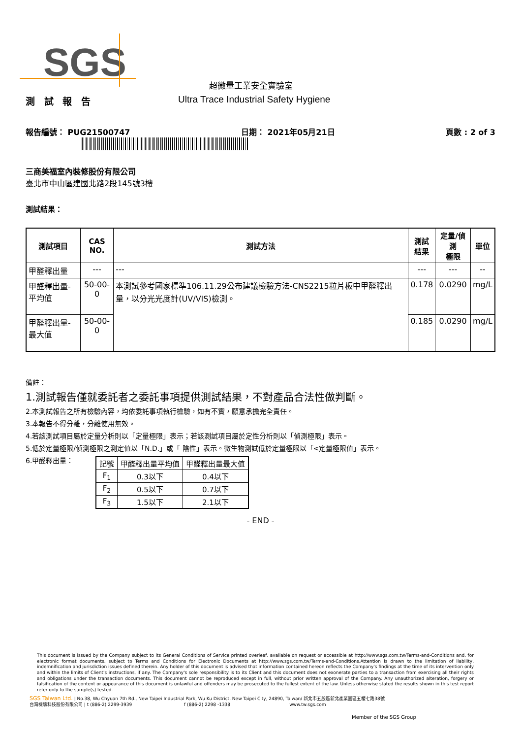SGS
超微量工業安全實驗室
測 試 報 告 Ultra Trace Industrial Safety Hygiene
報告編號： PUG21500747 日期： 2021年05月21日 頁數 : 2 of 3
三商美福室內裝修股份有限公司
臺北市中山區建國北路2段145號3樓
測試結果：
| 測試項目 | CAS NO. | 測試方法 | 測試 結果 | 定量/偵測 極限 | 單位 |
| --- | --- | --- | --- | --- | --- |
| 甲醛釋出量 | --- | --- | --- | --- | -- |
| 甲醛釋出量-平均值 | 50-00-0 | 本測試參考國家標準106.11.29公布建議檢驗方法-CNS2215粒片板中甲醛釋出量，以分光光度計(UV/VIS)檢測。 | 0.178 | 0.0290 | mg/L |
| 甲醛釋出量-最大值 | 50-00-0 | | 0.185 | 0.0290 | mg/L |
備註：
1.測試報告僅就委託者之委託事項提供測試結果，不對產品合法性做判斷。
2.本測試報告之所有檢驗內容，均依委託事項執行檢驗，如有不實，願意承擔完全責任。
3.本報告不得分離，分離使用無效。
4.若該測試項目屬於定量分析則以「定量極限」表示；若該測試項目屬於定性分析則以「偵測極限」表示。
5.低於定量極限/偵測極限之測定值以「N.D.」或「 陰性」表示。微生物測試低於定量極限以「<定量極限值」表示。
6.甲醛釋出量：
| 記號 | 甲醛釋出量平均值 | 甲醛釋出量最大值 |
| --- | --- | --- |
| F<sub>1</sub> | 0.3以下 | 0.4以下 |
| F<sub>2</sub> | 0.5以下 | 0.7以下 |
| F<sub>3</sub> | 1.5以下 | 2.1以下 |
- END -
This document is issued by the Company subject to its General Conditions of Service printed overleaf, available on request or accessible at http://www.sgs.com.tw/Terms-and-Conditions and, for electronic format documents, subject to Terms and Conditions for Electronic Documents at http://www.sgs.com.tw/Terms-and-Conditions.Attention is drawn to the limitation of liability, indemnification and jurisdiction issues defined therein. Any holder of this document is advised that information contained hereon reflects the Company's findings at the time of its intervention only and within the limits of Client's instructions, if any. The Company's sole responsibility is to its Client and this document does not exonerate parties to a transaction from exercising all their rights and obligations under the transaction documents. This document cannot be reproduced except in full, without prior written approval of the Company. Any unauthorized alteration, forgery or falsification of the content or appearance of this document is unlawful and offenders may be prosecuted to the fullest extent of the law. Unless otherwise stated the results shown in this test report refer only to the sample(s) tested.
SGS Taiwan Ltd. | No.38, Wu Chyuan 7th Rd., New Taipei Industrial Park, Wu Ku District, New Taipei City, 24890, Taiwan/ 新北市五股區新北產業園區五權七路38號
台灣檢驗科技股份有限公司 | t (886-2) 2299-3939 f (886-2) 2298 -1338 www.tw.sgs.com
Member of the SGS Group